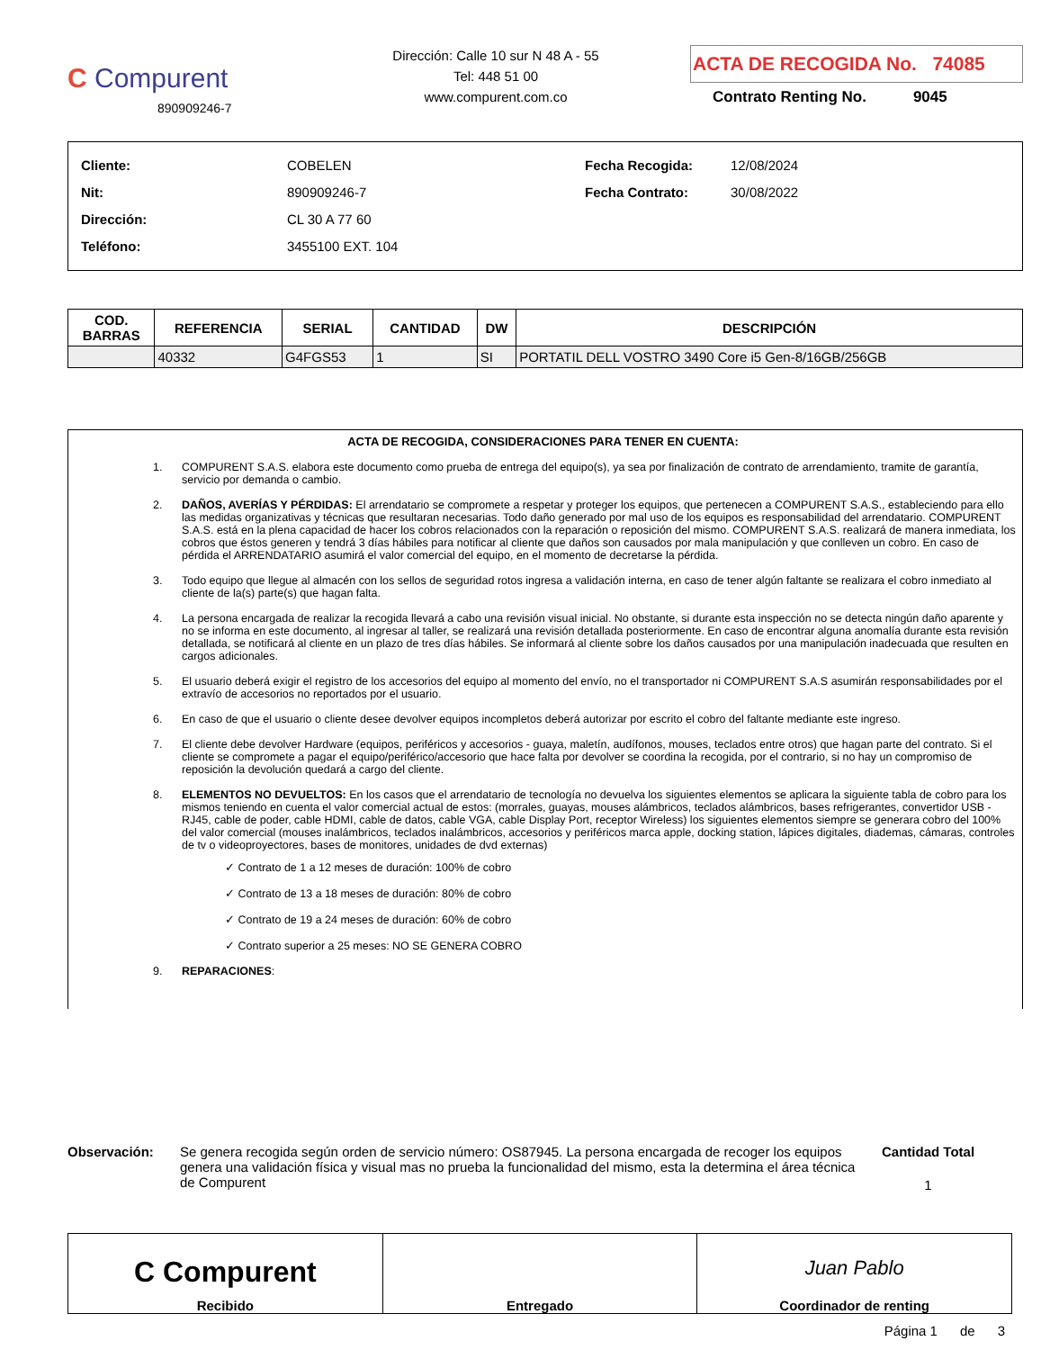C Compurent
890909246-7
Dirección: Calle 10 sur N 48 A - 55
Tel: 448 51 00
www.compurent.com.co
ACTA DE RECOGIDA No. 74085
Contrato Renting No. 9045
| Cliente: | COBELEN |
| Nit: | 890909246-7 |
| Dirección: | CL 30 A 77 60 |
| Teléfono: | 3455100 EXT. 104 |
| Fecha Recogida: | 12/08/2024 |
| Fecha Contrato: | 30/08/2022 |
| COD. BARRAS | REFERENCIA | SERIAL | CANTIDAD | DW | DESCRIPCIÓN |
| --- | --- | --- | --- | --- | --- |
| | 40332 | G4FGS53 | 1 | SI | PORTATIL DELL VOSTRO 3490 Core i5 Gen-8/16GB/256GB |
ACTA DE RECOGIDA, CONSIDERACIONES PARA TENER EN CUENTA:
1. COMPURENT S.A.S. elabora este documento como prueba de entrega del equipo(s), ya sea por finalización de contrato de arrendamiento, tramite de garantía, servicio por demanda o cambio.
2. DAÑOS, AVERÍAS Y PÉRDIDAS: El arrendatario se compromete a respetar y proteger los equipos, que pertenecen a COMPURENT S.A.S., estableciendo para ello las medidas organizativas y técnicas que resultaran necesarias. Todo daño generado por mal uso de los equipos es responsabilidad del arrendatario. COMPURENT S.A.S. está en la plena capacidad de hacer los cobros relacionados con la reparación o reposición del mismo. COMPURENT S.A.S. realizará de manera inmediata, los cobros que éstos generen y tendrá 3 días hábiles para notificar al cliente que daños son causados por mala manipulación y que conlleven un cobro. En caso de pérdida el ARRENDATARIO asumirá el valor comercial del equipo, en el momento de decretarse la pérdida.
3. Todo equipo que llegue al almacén con los sellos de seguridad rotos ingresa a validación interna, en caso de tener algún faltante se realizara el cobro inmediato al cliente de la(s) parte(s) que hagan falta.
4. La persona encargada de realizar la recogida llevará a cabo una revisión visual inicial. No obstante, si durante esta inspección no se detecta ningún daño aparente y no se informa en este documento, al ingresar al taller, se realizará una revisión detallada posteriormente. En caso de encontrar alguna anomalía durante esta revisión detallada, se notificará al cliente en un plazo de tres días hábiles. Se informará al cliente sobre los daños causados por una manipulación inadecuada que resulten en cargos adicionales.
5. El usuario deberá exigir el registro de los accesorios del equipo al momento del envío, no el transportador ni COMPURENT S.A.S asumirán responsabilidades por el extravío de accesorios no reportados por el usuario.
6. En caso de que el usuario o cliente desee devolver equipos incompletos deberá autorizar por escrito el cobro del faltante mediante este ingreso.
7. El cliente debe devolver Hardware (equipos, periféricos y accesorios - guaya, maletín, audífonos, mouses, teclados entre otros) que hagan parte del contrato. Si el cliente se compromete a pagar el equipo/periférico/accesorio que hace falta por devolver se coordina la recogida, por el contrario, si no hay un compromiso de reposición la devolución quedará a cargo del cliente.
8. ELEMENTOS NO DEVUELTOS: En los casos que el arrendatario de tecnología no devuelva los siguientes elementos se aplicara la siguiente tabla de cobro para los mismos teniendo en cuenta el valor comercial actual de estos: (morrales, guayas, mouses alámbricos, teclados alámbricos, bases refrigerantes, convertidor USB - RJ45, cable de poder, cable HDMI, cable de datos, cable VGA, cable Display Port, receptor Wireless) los siguientes elementos siempre se generara cobro del 100% del valor comercial (mouses inalámbricos, teclados inalámbricos, accesorios y periféricos marca apple, docking station, lápices digitales, diademas, cámaras, controles de tv o videoproyectores, bases de monitores, unidades de dvd externas)
✓ Contrato de 1 a 12 meses de duración: 100% de cobro
✓ Contrato de 13 a 18 meses de duración: 80% de cobro
✓ Contrato de 19 a 24 meses de duración: 60% de cobro
✓ Contrato superior a 25 meses: NO SE GENERA COBRO
9. REPARACIONES:
Observación: Se genera recogida según orden de servicio número: OS87945. La persona encargada de recoger los equipos genera una validación física y visual mas no prueba la funcionalidad del mismo, esta la determina el área técnica de Compurent
Cantidad Total
1
C Compurent
Recibido
Entregado
Juan Pablo
Coordinador de renting
Página 1 de 3